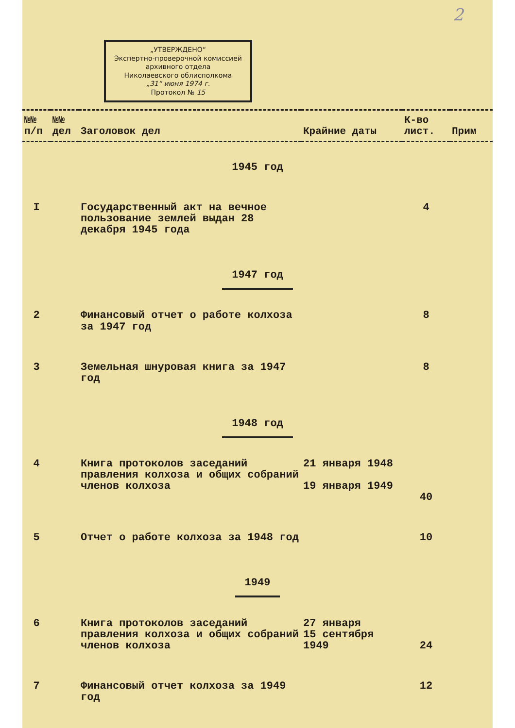2
„УТВЕРЖДЕНО“
Экспертно-проверочной комиссией архивного отдела
Николаевского облисполкома
„31“ июня 1974 г.
Протокол № 15
| №№ п/п | №№ дел | Заголовок дел | Крайние даты | К-во лист. | Прим |
| --- | --- | --- | --- | --- | --- |
| 1945 год | | | | | |
| I | | Государственный акт на вечное пользование землей выдан 28 декабря 1945 года | | 4 | |
| 1947 год | | | | | |
| 2 | | Финансовый отчет о работе колхоза за 1947 год | | 8 | |
| 3 | | Земельная шнуровая книга за 1947 год | | 8 | |
| 1948 год | | | | | |
| 4 | | Книга протоколов заседаний правления колхоза и общих собраний членов колхоза | 21 января 1948 19 января 1949 | 40 | |
| 5 | | Отчет о работе колхоза за 1948 год | | 10 | |
| 1949 | | | | | |
| 6 | | Книга протоколов заседаний правления колхоза и общих собраний членов колхоза | 27 января 15 сентября 1949 | 24 | |
| 7 | | Финансовый отчет колхоза за 1949 год | | 12 | |